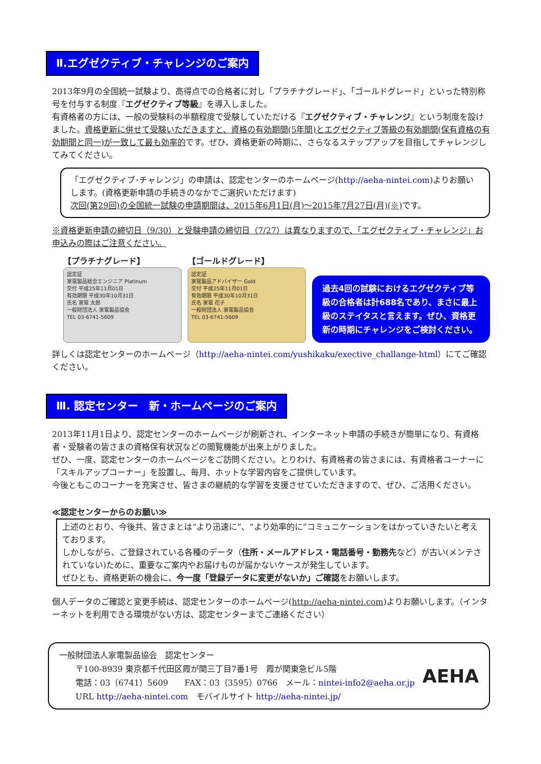Ⅱ.エグゼクティブ・チャレンジのご案内
2013年9月の全国統一試験より、高得点での合格者に対し「プラチナグレード」、「ゴールドグレード」といった特別称号を付与する制度『エグゼクティブ等級』を導入しました。
有資格者の方には、一般の受験料の半額程度で受験していただける『エグゼクティブ・チャレンジ』という制度を設けました。資格更新に併せて受験いただきますと、資格の有効期間(5年間)とエグゼクティブ等級の有効期間(保有資格の有効期間と同一)が一致して最も効率的です。ぜひ、資格更新の時期に、さらなるステップアップを目指してチャレンジしてみてください。
「エグゼクティブ･チャレンジ」の申請は、認定センターのホームページ(http://aeha-nintei.com)よりお願いします。(資格更新申請の手続きのなかでご選択いただけます)
次回(第29回)の全国統一試験の申請期間は、2015年6月1日(月)～2015年7月27日(月)(※) です。
※資格更新申請の締切日（9/30）と受験申請の締切日（7/27）は異なりますので、「エグゼクティブ・チャレンジ」お申込みの際はご注意ください。
【プラチナグレード】
認定証
家電製品総合エンジニア Platinum
交付 平成25年11月01日
有効期限 平成30年10月31日
氏名 家電 太郎
一般財団法人 家電製品協会
TEL 03-6741-5609
【ゴールドグレード】
認定証
家電製品アドバイザー Gold
交付 平成25年11月01日
有効期限 平成30年10月31日
氏名 家電 花子
一般財団法人 家電製品協会
TEL 03-6741-5609
過去4回の試験におけるエグゼクティブ等級の合格者は計688名であり、まさに最上級のステイタスと言えます。ぜひ、資格更新の時期にチャレンジをご検討ください。
詳しくは認定センターのホームページ（http://aeha-nintei.com/yushikaku/exective_challange-html）にてご確認ください。
Ⅲ. 認定センター　新・ホームページのご案内
2013年11月1日より、認定センターのホームページが刷新され、インターネット申請の手続きが簡単になり、有資格者・受験者の皆さまの資格保有状況などの閲覧機能が出来上がりました。
ぜひ、一度、認定センターのホームページをご訪問ください。とりわけ、有資格者の皆さまには、有資格者コーナーに「スキルアップコーナー」を設置し、毎月、ホットな学習内容をご提供しています。
今後ともこのコーナーを充実させ、皆さまの継続的な学習を支援させていただきますので、ぜひ、ご活用ください。
≪認定センターからのお願い≫
上述のとおり、今後共、皆さまとは“より迅速に”、“より効率的に”コミュニケーションをはかっていきたいと考えております。
しかしながら、ご登録されている各種のデータ（住所・メールアドレス・電話番号・勤務先など）が古い(メンテされていない)ために、重要なご案内やお届けものが届かないケースが発生しています。
ぜひとも、資格更新の機会に、今一度「登録データに変更がないか」ご確認をお願いします。
個人データのご確認と変更手続は、認定センターのホームページ(http://aeha-nintei.com)よりお願いします。（インターネットを利用できる環境がない方は、認定センターまでご連絡ください）
一般財団法人家電製品協会　認定センター
　　〒100-8939 東京都千代田区霞が関三丁目7番1号　霞が関東急ビル5階
　　電話：03（6741）5609　　FAX：03（3595）0766　メール：nintei-info2@aeha.or.jp
　　URL http://aeha-nintei.com　モバイルサイト http://aeha-nintei.jp/
AEHA